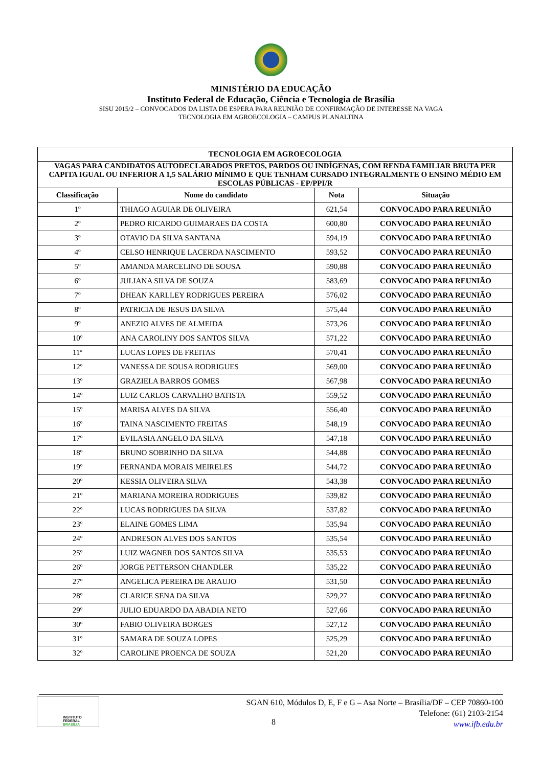MINISTÉRIO DA EDUCAÇÃO
Instituto Federal de Educação, Ciência e Tecnologia de Brasília
SISU 2015/2 – CONVOCADOS DA LISTA DE ESPERA PARA REUNIÃO DE CONFIRMAÇÃO DE INTERESSE NA VAGA
TECNOLOGIA EM AGROECOLOGIA – CAMPUS PLANALTINA
| TECNOLOGIA EM AGROECOLOGIA | | | |
| --- | --- | --- | --- |
| VAGAS PARA CANDIDATOS AUTODECLARADOS PRETOS, PARDOS OU INDÍGENAS, COM RENDA FAMILIAR BRUTA PER CAPITA IGUAL OU INFERIOR A 1,5 SALÁRIO MÍNIMO E QUE TENHAM CURSADO INTEGRALMENTE O ENSINO MÉDIO EM ESCOLAS PÚBLICAS - EP/PPI/R | | | |
| Classificação | Nome do candidato | Nota | Situação |
| 1º | THIAGO AGUIAR DE OLIVEIRA | 621,54 | CONVOCADO PARA REUNIÃO |
| 2º | PEDRO RICARDO GUIMARAES DA COSTA | 600,80 | CONVOCADO PARA REUNIÃO |
| 3º | OTAVIO DA SILVA SANTANA | 594,19 | CONVOCADO PARA REUNIÃO |
| 4º | CELSO HENRIQUE LACERDA NASCIMENTO | 593,52 | CONVOCADO PARA REUNIÃO |
| 5º | AMANDA MARCELINO DE SOUSA | 590,88 | CONVOCADO PARA REUNIÃO |
| 6º | JULIANA SILVA DE SOUZA | 583,69 | CONVOCADO PARA REUNIÃO |
| 7º | DHEAN KARLLEY RODRIGUES PEREIRA | 576,02 | CONVOCADO PARA REUNIÃO |
| 8º | PATRICIA DE JESUS DA SILVA | 575,44 | CONVOCADO PARA REUNIÃO |
| 9º | ANEZIO ALVES DE ALMEIDA | 573,26 | CONVOCADO PARA REUNIÃO |
| 10º | ANA CAROLINY DOS SANTOS SILVA | 571,22 | CONVOCADO PARA REUNIÃO |
| 11º | LUCAS LOPES DE FREITAS | 570,41 | CONVOCADO PARA REUNIÃO |
| 12º | VANESSA DE SOUSA RODRIGUES | 569,00 | CONVOCADO PARA REUNIÃO |
| 13º | GRAZIELA BARROS GOMES | 567,98 | CONVOCADO PARA REUNIÃO |
| 14º | LUIZ CARLOS CARVALHO BATISTA | 559,52 | CONVOCADO PARA REUNIÃO |
| 15º | MARISA ALVES DA SILVA | 556,40 | CONVOCADO PARA REUNIÃO |
| 16º | TAINA NASCIMENTO FREITAS | 548,19 | CONVOCADO PARA REUNIÃO |
| 17º | EVILASIA ANGELO DA SILVA | 547,18 | CONVOCADO PARA REUNIÃO |
| 18º | BRUNO SOBRINHO DA SILVA | 544,88 | CONVOCADO PARA REUNIÃO |
| 19º | FERNANDA MORAIS MEIRELES | 544,72 | CONVOCADO PARA REUNIÃO |
| 20º | KESSIA OLIVEIRA SILVA | 543,38 | CONVOCADO PARA REUNIÃO |
| 21º | MARIANA MOREIRA RODRIGUES | 539,82 | CONVOCADO PARA REUNIÃO |
| 22º | LUCAS RODRIGUES DA SILVA | 537,82 | CONVOCADO PARA REUNIÃO |
| 23º | ELAINE GOMES LIMA | 535,94 | CONVOCADO PARA REUNIÃO |
| 24º | ANDRESON ALVES DOS SANTOS | 535,54 | CONVOCADO PARA REUNIÃO |
| 25º | LUIZ WAGNER DOS SANTOS SILVA | 535,53 | CONVOCADO PARA REUNIÃO |
| 26º | JORGE PETTERSON CHANDLER | 535,22 | CONVOCADO PARA REUNIÃO |
| 27º | ANGELICA PEREIRA DE ARAUJO | 531,50 | CONVOCADO PARA REUNIÃO |
| 28º | CLARICE SENA DA SILVA | 529,27 | CONVOCADO PARA REUNIÃO |
| 29º | JULIO EDUARDO DA ABADIA NETO | 527,66 | CONVOCADO PARA REUNIÃO |
| 30º | FABIO OLIVEIRA BORGES | 527,12 | CONVOCADO PARA REUNIÃO |
| 31º | SAMARA DE SOUZA LOPES | 525,29 | CONVOCADO PARA REUNIÃO |
| 32º | CAROLINE PROENCA DE SOUZA | 521,20 | CONVOCADO PARA REUNIÃO |
INSTITUTO FEDERAL
BRASÍLIA
SGAN 610, Módulos D, E, F e G – Asa Norte – Brasília/DF – CEP 70860-100
Telefone: (61) 2103-2154
www.ifb.edu.br
8